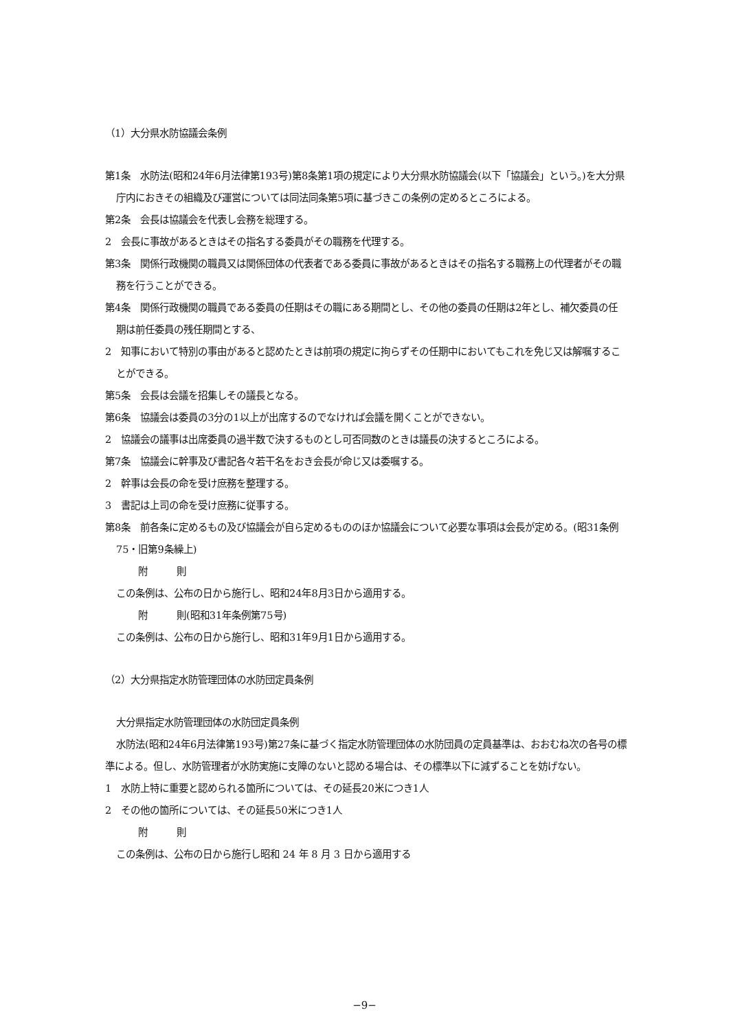（1）大分県水防協議会条例
第1条　水防法(昭和24年6月法律第193号)第8条第1項の規定により大分県水防協議会(以下「協議会」という。)を大分県庁内におきその組織及び運営については同法同条第5項に基づきこの条例の定めるところによる。
第2条　会長は協議会を代表し会務を総理する。
2　会長に事故があるときはその指名する委員がその職務を代理する。
第3条　関係行政機関の職員又は関係団体の代表者である委員に事故があるときはその指名する職務上の代理者がその職務を行うことができる。
第4条　関係行政機関の職員である委員の任期はその職にある期間とし、その他の委員の任期は2年とし、補欠委員の任期は前任委員の残任期間とする、
2　知事において特別の事由があると認めたときは前項の規定に拘らずその任期中においてもこれを免じ又は解嘱することができる。
第5条　会長は会議を招集しその議長となる。
第6条　協議会は委員の3分の1以上が出席するのでなければ会議を開くことができない。
2　協議会の議事は出席委員の過半数で決するものとし可否同数のときは議長の決するところによる。
第7条　協議会に幹事及び書記各々若干名をおき会長が命じ又は委嘱する。
2　幹事は会長の命を受け庶務を整理する。
3　書記は上司の命を受け庶務に従事する。
第8条　前各条に定めるもの及び協議会が自ら定めるもののほか協議会について必要な事項は会長が定める。(昭31条例75・旧第9条繰上)
附　　　則
この条例は、公布の日から施行し、昭和24年8月3日から適用する。
附　　　則(昭和31年条例第75号)
この条例は、公布の日から施行し、昭和31年9月1日から適用する。
（2）大分県指定水防管理団体の水防団定員条例
大分県指定水防管理団体の水防団定員条例
水防法(昭和24年6月法律第193号)第27条に基づく指定水防管理団体の水防団員の定員基準は、おおむね次の各号の標準による。但し、水防管理者が水防実施に支障のないと認める場合は、その標準以下に減ずることを妨げない。
1　水防上特に重要と認められる箇所については、その延長20米につき1人
2　その他の箇所については、その延長50米につき1人
附　　　則
この条例は、公布の日から施行し昭和 24 年 8 月 3 日から適用する
−9−